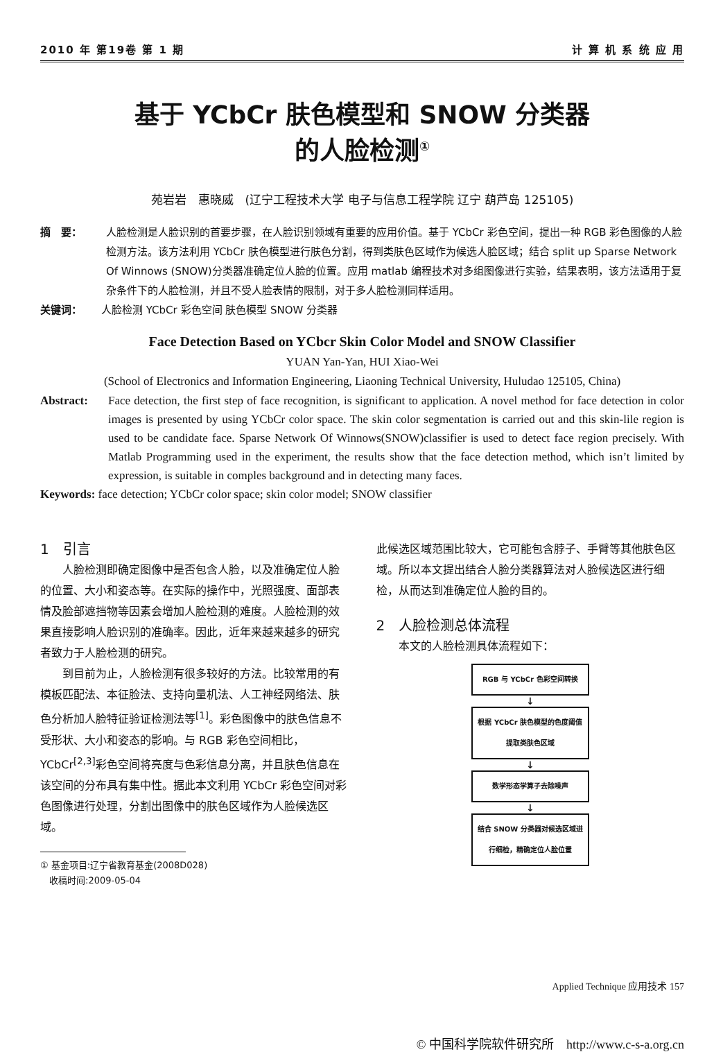2010 年 第19卷 第 1 期 计 算 机 系 统 应 用
基于 YCbCr 肤色模型和 SNOW 分类器
的人脸检测<sup>①</sup>
苑岩岩　惠晓威　(辽宁工程技术大学 电子与信息工程学院 辽宁 葫芦岛 125105)
摘　要： 人脸检测是人脸识别的首要步骤，在人脸识别领域有重要的应用价值。基于 YCbCr 彩色空间，提出一种 RGB 彩色图像的人脸检测方法。该方法利用 YCbCr 肤色模型进行肤色分割，得到类肤色区域作为候选人脸区域；结合 split up Sparse Network Of Winnows (SNOW)分类器准确定位人脸的位置。应用 matlab 编程技术对多组图像进行实验，结果表明，该方法适用于复杂条件下的人脸检测，并且不受人脸表情的限制，对于多人脸检测同样适用。
关键词： 人脸检测 YCbCr 彩色空间 肤色模型 SNOW 分类器
Face Detection Based on YCbcr Skin Color Model and SNOW Classifier
YUAN Yan-Yan, HUI Xiao-Wei
(School of Electronics and Information Engineering, Liaoning Technical University, Huludao 125105, China)
Abstract: Face detection, the first step of face recognition, is significant to application. A novel method for face detection in color images is presented by using YCbCr color space. The skin color segmentation is carried out and this skin-lile region is used to be candidate face. Sparse Network Of Winnows(SNOW)classifier is used to detect face region precisely. With Matlab Programming used in the experiment, the results show that the face detection method, which isn’t limited by expression, is suitable in comples background and in detecting many faces.
Keywords: face detection; YCbCr color space; skin color model; SNOW classifier
1　引言
人脸检测即确定图像中是否包含人脸，以及准确定位人脸的位置、大小和姿态等。在实际的操作中，光照强度、面部表情及脸部遮挡物等因素会增加人脸检测的难度。人脸检测的效果直接影响人脸识别的准确率。因此，近年来越来越多的研究者致力于人脸检测的研究。
到目前为止，人脸检测有很多较好的方法。比较常用的有模板匹配法、本征脸法、支持向量机法、人工神经网络法、肤色分析加人脸特征验证检测法等<sup>[1]</sup>。彩色图像中的肤色信息不受形状、大小和姿态的影响。与 RGB 彩色空间相比，YCbCr<sup>[2,3]</sup>彩色空间将亮度与色彩信息分离，并且肤色信息在该空间的分布具有集中性。据此本文利用 YCbCr 彩色空间对彩色图像进行处理，分割出图像中的肤色区域作为人脸候选区域。
① 基金项目:辽宁省教育基金(2008D028)
　收稿时间:2009-05-04
此候选区域范围比较大，它可能包含脖子、手臂等其他肤色区域。所以本文提出结合人脸分类器算法对人脸候选区进行细检，从而达到准确定位人脸的目的。
2　人脸检测总体流程
本文的人脸检测具体流程如下：
RGB 与 YCbCr 色彩空间转换
↓
根据 YCbCr 肤色模型的色度阈值提取类肤色区域
↓
数学形态学算子去除噪声
↓
结合 SNOW 分类器对候选区域进行细检，精确定位人脸位置
Applied Technique 应用技术 157
© 中国科学院软件研究所　http://www.c-s-a.org.cn